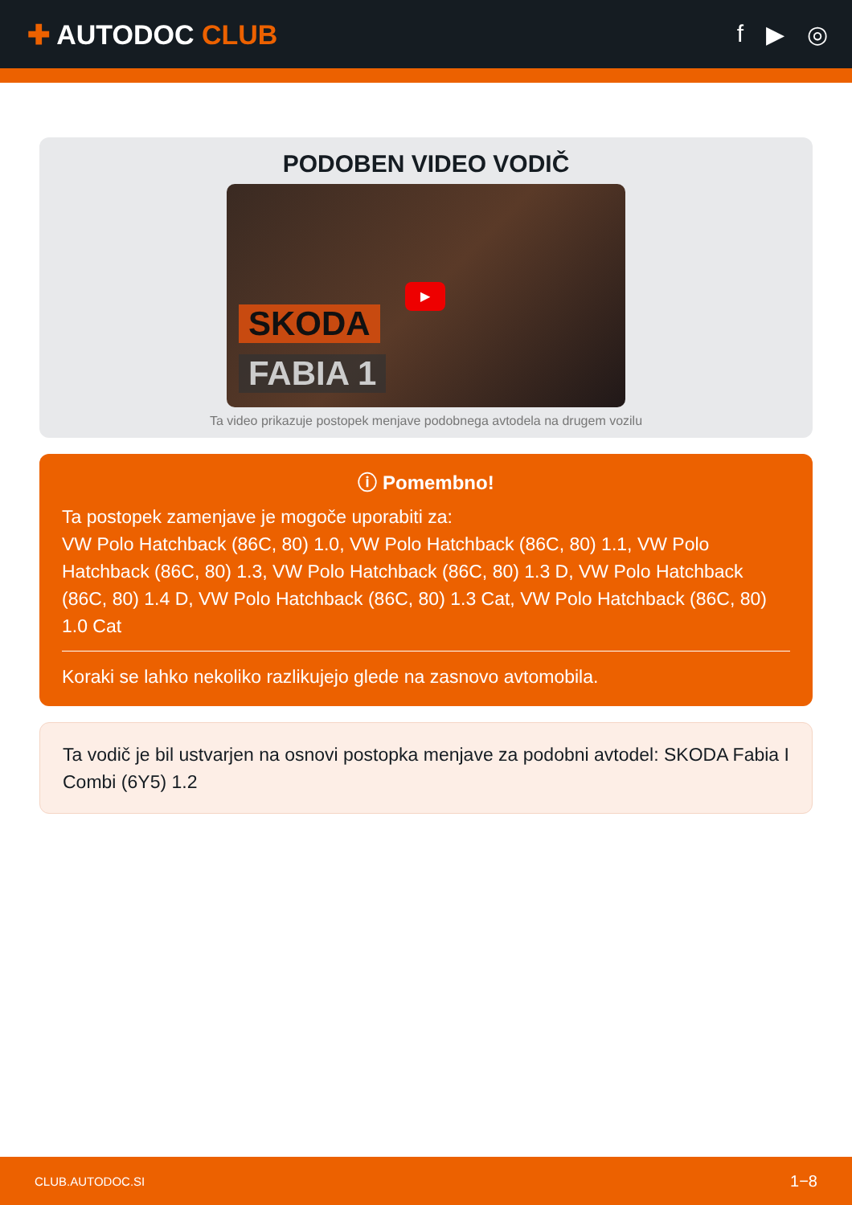✚ AUTODOC CLUB f ▶ ◎
PODOBEN VIDEO VODIČ
SKODA
FABIA 1
▶
Ta video prikazuje postopek menjave podobnega avtodela na drugem vozilu
ⓘ Pomembno!
Ta postopek zamenjave je mogoče uporabiti za:
VW Polo Hatchback (86C, 80) 1.0, VW Polo Hatchback (86C, 80) 1.1, VW Polo Hatchback (86C, 80) 1.3, VW Polo Hatchback (86C, 80) 1.3 D, VW Polo Hatchback (86C, 80) 1.4 D, VW Polo Hatchback (86C, 80) 1.3 Cat, VW Polo Hatchback (86C, 80) 1.0 Cat
Koraki se lahko nekoliko razlikujejo glede na zasnovo avtomobila.
Ta vodič je bil ustvarjen na osnovi postopka menjave za podobni avtodel: SKODA Fabia I Combi (6Y5) 1.2
CLUB.AUTODOC.SI 1−8